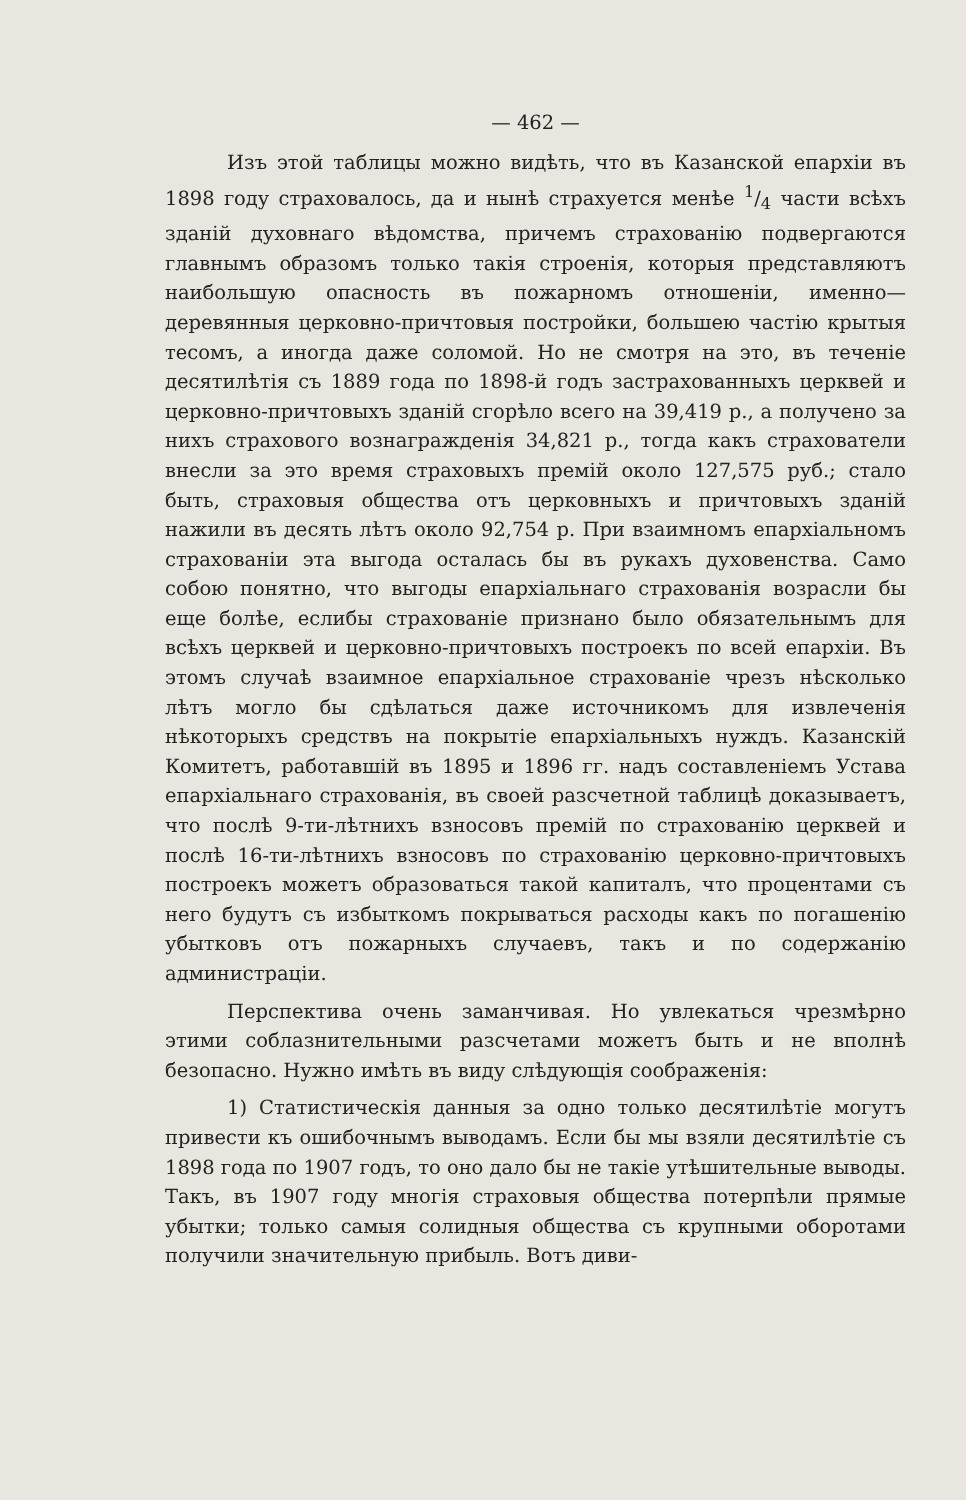— 462 —
Изъ этой таблицы можно видѣть, что въ Казанской епархіи въ 1898 году страховалось, да и нынѣ страхуется менѣе 1/4 части всѣхъ зданій духовнаго вѣдомства, причемъ страхованію подвергаются главнымъ образомъ только такія строенія, которыя представляютъ наибольшую опасность въ пожарномъ отношеніи, именно— деревянныя церковно-причтовыя постройки, большею частію крытыя тесомъ, а иногда даже соломой. Но не смотря на это, въ теченіе десятилѣтія съ 1889 года по 1898-й годъ застрахованныхъ церквей и церковно-причтовыхъ зданій сгорѣло всего на 39,419 р., а получено за нихъ страхового вознагражденія 34,821 р., тогда какъ страхователи внесли за это время страховыхъ премій около 127,575 руб.; стало быть, страховыя общества отъ церковныхъ и причтовыхъ зданій нажили въ десять лѣтъ около 92,754 р. При взаимномъ епархіальномъ страхованіи эта выгода осталась бы въ рукахъ духовенства. Само собою понятно, что выгоды епархіальнаго страхованія возрасли бы еще болѣе, еслибы страхованіе признано было обязательнымъ для всѣхъ церквей и церковно-причтовыхъ построекъ по всей епархіи. Въ этомъ случаѣ взаимное епархіальное страхованіе чрезъ нѣсколько лѣтъ могло бы сдѣлаться даже источникомъ для извлеченія нѣкоторыхъ средствъ на покрытіе епархіальныхъ нуждъ. Казанскій Комитетъ, работавшій въ 1895 и 1896 гг. надъ составленіемъ Устава епархіальнаго страхованія, въ своей разсчетной таблицѣ доказываетъ, что послѣ 9-ти-лѣтнихъ взносовъ премій по страхованію церквей и послѣ 16-ти-лѣтнихъ взносовъ по страхованію церковно-причтовыхъ построекъ можетъ образоваться такой капиталъ, что процентами съ него будутъ съ избыткомъ покрываться расходы какъ по погашенію убытковъ отъ пожарныхъ случаевъ, такъ и по содержанію администраціи.
Перспектива очень заманчивая. Но увлекаться чрезмѣрно этими соблазнительными разсчетами можетъ быть и не вполнѣ безопасно. Нужно имѣть въ виду слѣдующія соображенія:
1) Статистическія данныя за одно только десятилѣтіе могутъ привести къ ошибочнымъ выводамъ. Если бы мы взяли десятилѣтіе съ 1898 года по 1907 годъ, то оно дало бы не такіе утѣшительные выводы. Такъ, въ 1907 году многія страховыя общества потерпѣли прямые убытки; только самыя солидныя общества съ крупными оборотами получили значительную прибыль. Вотъ диви-